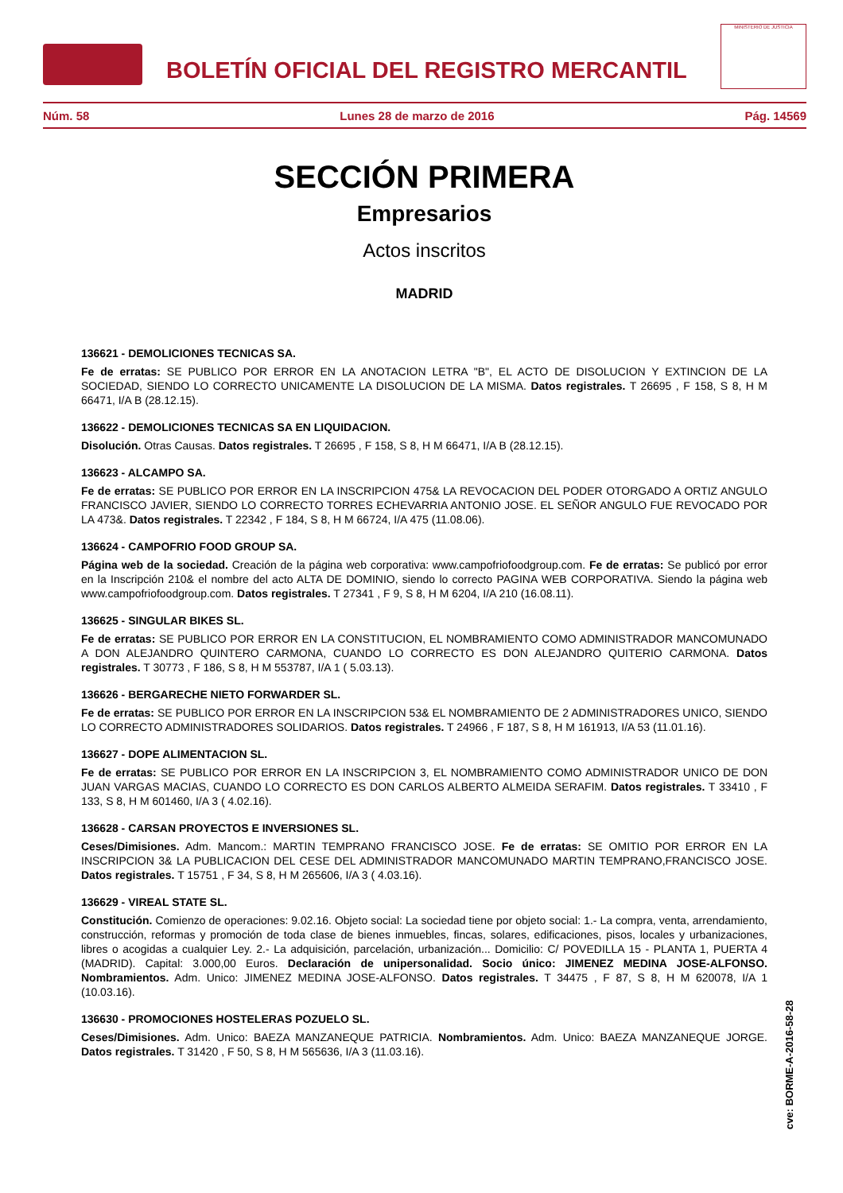BOLETÍN OFICIAL DEL REGISTRO MERCANTIL
MINISTERIO DE JUSTICIA
Núm. 58 Lunes 28 de marzo de 2016 Pág. 14569
SECCIÓN PRIMERA
Empresarios
Actos inscritos
MADRID
136621 - DEMOLICIONES TECNICAS SA.
Fe de erratas: SE PUBLICO POR ERROR EN LA ANOTACION LETRA "B", EL ACTO DE DISOLUCION Y EXTINCION DE LA SOCIEDAD, SIENDO LO CORRECTO UNICAMENTE LA DISOLUCION DE LA MISMA. Datos registrales. T 26695 , F 158, S 8, H M 66471, I/A B (28.12.15).
136622 - DEMOLICIONES TECNICAS SA EN LIQUIDACION.
Disolución. Otras Causas. Datos registrales. T 26695 , F 158, S 8, H M 66471, I/A B (28.12.15).
136623 - ALCAMPO SA.
Fe de erratas: SE PUBLICO POR ERROR EN LA INSCRIPCION 475& LA REVOCACION DEL PODER OTORGADO A ORTIZ ANGULO FRANCISCO JAVIER, SIENDO LO CORRECTO TORRES ECHEVARRIA ANTONIO JOSE. EL SEÑOR ANGULO FUE REVOCADO POR LA 473&. Datos registrales. T 22342 , F 184, S 8, H M 66724, I/A 475 (11.08.06).
136624 - CAMPOFRIO FOOD GROUP SA.
Página web de la sociedad. Creación de la página web corporativa: www.campofriofoodgroup.com. Fe de erratas: Se publicó por error en la Inscripción 210& el nombre del acto ALTA DE DOMINIO, siendo lo correcto PAGINA WEB CORPORATIVA. Siendo la página web www.campofriofoodgroup.com. Datos registrales. T 27341 , F 9, S 8, H M 6204, I/A 210 (16.08.11).
136625 - SINGULAR BIKES SL.
Fe de erratas: SE PUBLICO POR ERROR EN LA CONSTITUCION, EL NOMBRAMIENTO COMO ADMINISTRADOR MANCOMUNADO A DON ALEJANDRO QUINTERO CARMONA, CUANDO LO CORRECTO ES DON ALEJANDRO QUITERIO CARMONA. Datos registrales. T 30773 , F 186, S 8, H M 553787, I/A 1 ( 5.03.13).
136626 - BERGARECHE NIETO FORWARDER SL.
Fe de erratas: SE PUBLICO POR ERROR EN LA INSCRIPCION 53& EL NOMBRAMIENTO DE 2 ADMINISTRADORES UNICO, SIENDO LO CORRECTO ADMINISTRADORES SOLIDARIOS. Datos registrales. T 24966 , F 187, S 8, H M 161913, I/A 53 (11.01.16).
136627 - DOPE ALIMENTACION SL.
Fe de erratas: SE PUBLICO POR ERROR EN LA INSCRIPCION 3, EL NOMBRAMIENTO COMO ADMINISTRADOR UNICO DE DON JUAN VARGAS MACIAS, CUANDO LO CORRECTO ES DON CARLOS ALBERTO ALMEIDA SERAFIM. Datos registrales. T 33410 , F 133, S 8, H M 601460, I/A 3 ( 4.02.16).
136628 - CARSAN PROYECTOS E INVERSIONES SL.
Ceses/Dimisiones. Adm. Mancom.: MARTIN TEMPRANO FRANCISCO JOSE. Fe de erratas: SE OMITIO POR ERROR EN LA INSCRIPCION 3& LA PUBLICACION DEL CESE DEL ADMINISTRADOR MANCOMUNADO MARTIN TEMPRANO,FRANCISCO JOSE. Datos registrales. T 15751 , F 34, S 8, H M 265606, I/A 3 ( 4.03.16).
136629 - VIREAL STATE SL.
Constitución. Comienzo de operaciones: 9.02.16. Objeto social: La sociedad tiene por objeto social: 1.- La compra, venta, arrendamiento, construcción, reformas y promoción de toda clase de bienes inmuebles, fincas, solares, edificaciones, pisos, locales y urbanizaciones, libres o acogidas a cualquier Ley. 2.- La adquisición, parcelación, urbanización... Domicilio: C/ POVEDILLA 15 - PLANTA 1, PUERTA 4 (MADRID). Capital: 3.000,00 Euros. Declaración de unipersonalidad. Socio único: JIMENEZ MEDINA JOSE-ALFONSO. Nombramientos. Adm. Unico: JIMENEZ MEDINA JOSE-ALFONSO. Datos registrales. T 34475 , F 87, S 8, H M 620078, I/A 1 (10.03.16).
136630 - PROMOCIONES HOSTELERAS POZUELO SL.
Ceses/Dimisiones. Adm. Unico: BAEZA MANZANEQUE PATRICIA. Nombramientos. Adm. Unico: BAEZA MANZANEQUE JORGE. Datos registrales. T 31420 , F 50, S 8, H M 565636, I/A 3 (11.03.16).
cve: BORME-A-2016-58-28